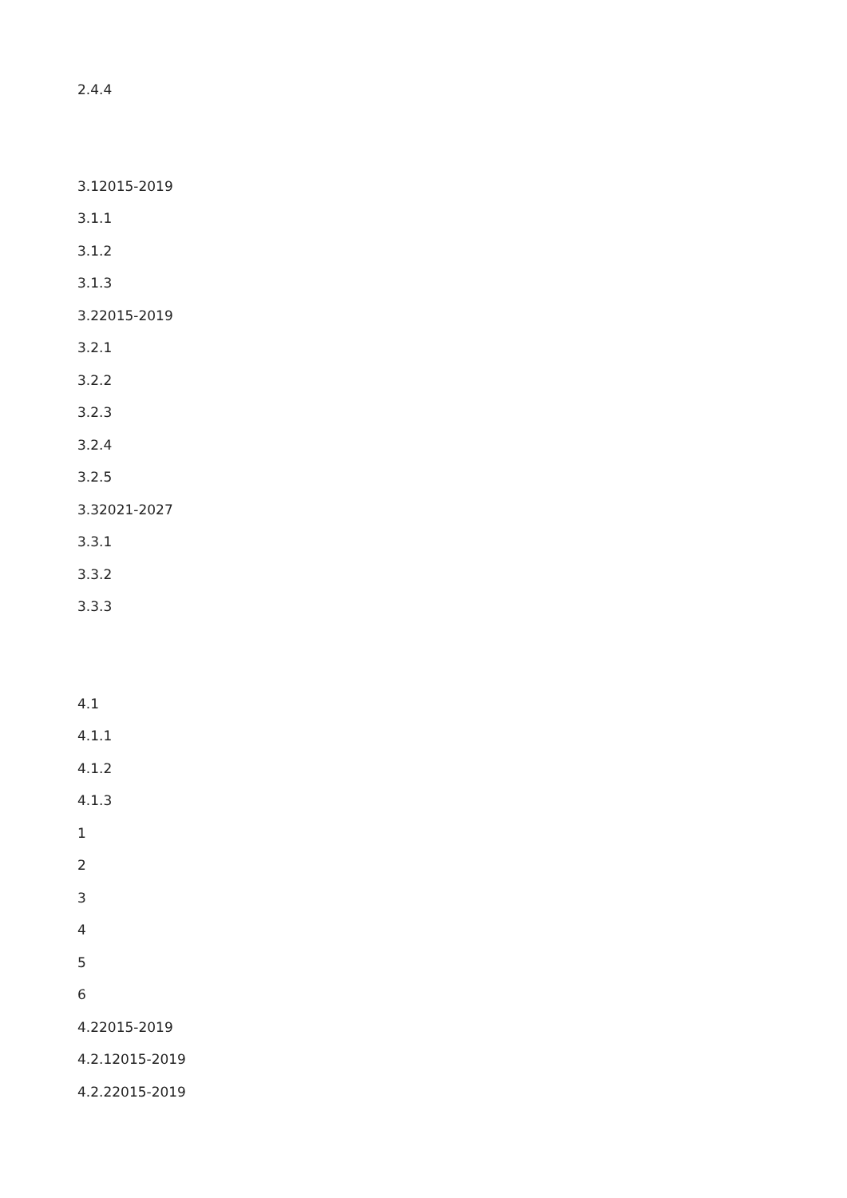2.4.4
3.12015-2019
3.1.1
3.1.2
3.1.3
3.22015-2019
3.2.1
3.2.2
3.2.3
3.2.4
3.2.5
3.32021-2027
3.3.1
3.3.2
3.3.3
4.1
4.1.1
4.1.2
4.1.3
1
2
3
4
5
6
4.22015-2019
4.2.12015-2019
4.2.22015-2019